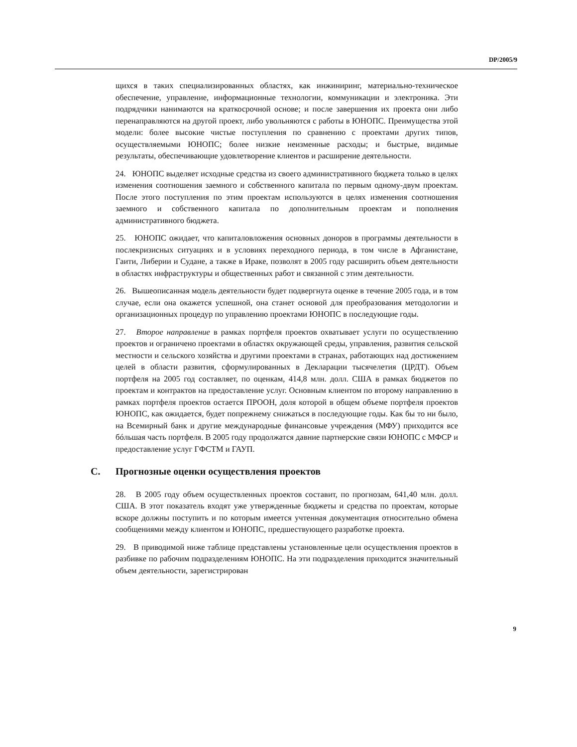DP/2005/9
щихся в таких специализированных областях, как инжиниринг, материально-техническое обеспечение, управление, информационные технологии, коммуникации и электроника. Эти подрядчики нанимаются на краткосрочной основе; и после завершения их проекта они либо перенаправляются на другой проект, либо увольняются с работы в ЮНОПС. Преимущества этой модели: более высокие чистые поступления по сравнению с проектами других типов, осуществляемыми ЮНОПС; более низкие неизменные расходы; и быстрые, видимые результаты, обеспечивающие удовлетворение клиентов и расширение деятельности.
24. ЮНОПС выделяет исходные средства из своего административного бюджета только в целях изменения соотношения заемного и собственного капитала по первым одному-двум проектам. После этого поступления по этим проектам используются в целях изменения соотношения заемного и собственного капитала по дополнительным проектам и пополнения административного бюджета.
25. ЮНОПС ожидает, что капиталовложения основных доноров в программы деятельности в послекризисных ситуациях и в условиях переходного периода, в том числе в Афганистане, Гаити, Либерии и Судане, а также в Ираке, позволят в 2005 году расширить объем деятельности в областях инфраструктуры и общественных работ и связанной с этим деятельности.
26. Вышеописанная модель деятельности будет подвергнута оценке в течение 2005 года, и в том случае, если она окажется успешной, она станет основой для преобразования методологии и организационных процедур по управлению проектами ЮНОПС в последующие годы.
27. Второе направление в рамках портфеля проектов охватывает услуги по осуществлению проектов и ограничено проектами в областях окружающей среды, управления, развития сельской местности и сельского хозяйства и другими проектами в странах, работающих над достижением целей в области развития, сформулированных в Декларации тысячелетия (ЦРДТ). Объем портфеля на 2005 год составляет, по оценкам, 414,8 млн. долл. США в рамках бюджетов по проектам и контрактов на предоставление услуг. Основным клиентом по второму направлению в рамках портфеля проектов остается ПРООН, доля которой в общем объеме портфеля проектов ЮНОПС, как ожидается, будет попрежнему снижаться в последующие годы. Как бы то ни было, на Всемирный банк и другие международные финансовые учреждения (МФУ) приходится все бóльшая часть портфеля. В 2005 году продолжатся давние партнерские связи ЮНОПС с МФСР и предоставление услуг ГФСТМ и ГАУП.
C. Прогнозные оценки осуществления проектов
28. В 2005 году объем осуществленных проектов составит, по прогнозам, 641,40 млн. долл. США. В этот показатель входят уже утвержденные бюджеты и средства по проектам, которые вскоре должны поступить и по которым имеется учтенная документация относительно обмена сообщениями между клиентом и ЮНОПС, предшествующего разработке проекта.
29. В приводимой ниже таблице представлены установленные цели осуществления проектов в разбивке по рабочим подразделениям ЮНОПС. На эти подразделения приходится значительный объем деятельности, зарегистрирован
9